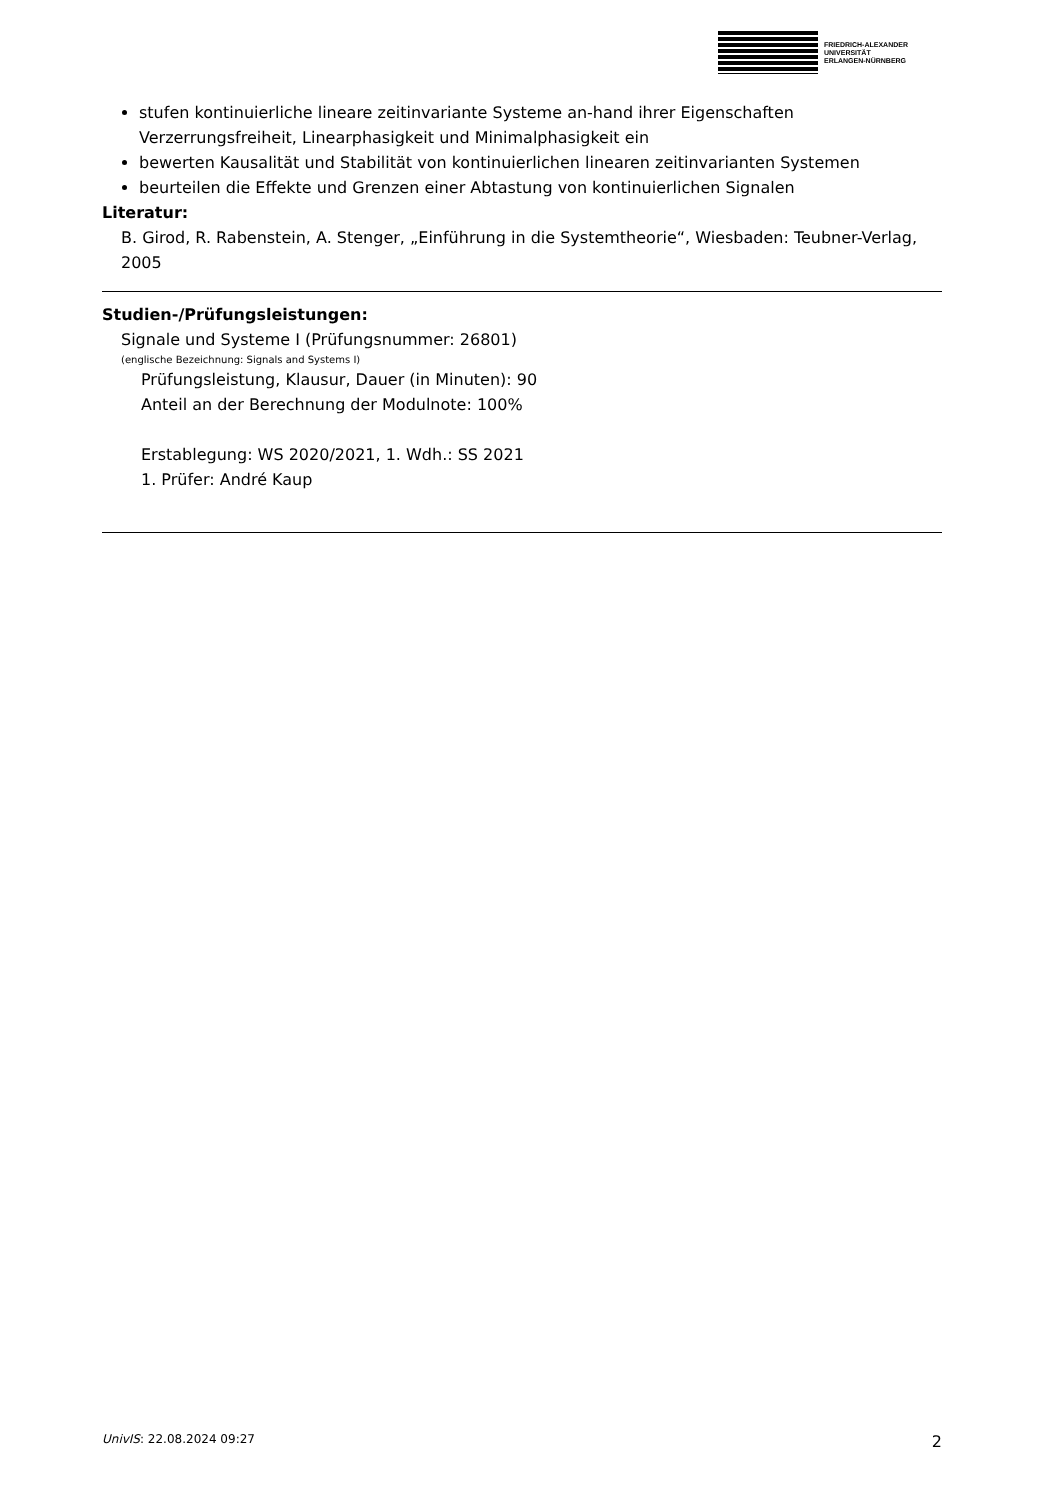FRIEDRICH-ALEXANDER
UNIVERSITÄT
ERLANGEN-NÜRNBERG
stufen kontinuierliche lineare zeitinvariante Systeme an-hand ihrer Eigenschaften Verzerrungsfreiheit, Linearphasigkeit und Minimalphasigkeit ein
bewerten Kausalität und Stabilität von kontinuierlichen linearen zeitinvarianten Systemen
beurteilen die Effekte und Grenzen einer Abtastung von kontinuierlichen Signalen
Literatur:
B. Girod, R. Rabenstein, A. Stenger, „Einführung in die Systemtheorie“, Wiesbaden: Teubner-Verlag, 2005
Studien-/Prüfungsleistungen:
Signale und Systeme I (Prüfungsnummer: 26801)
(englische Bezeichnung: Signals and Systems I)
Prüfungsleistung, Klausur, Dauer (in Minuten): 90
Anteil an der Berechnung der Modulnote: 100%
Erstablegung: WS 2020/2021, 1. Wdh.: SS 2021
1. Prüfer: André Kaup
UnivIS: 22.08.2024 09:27 2